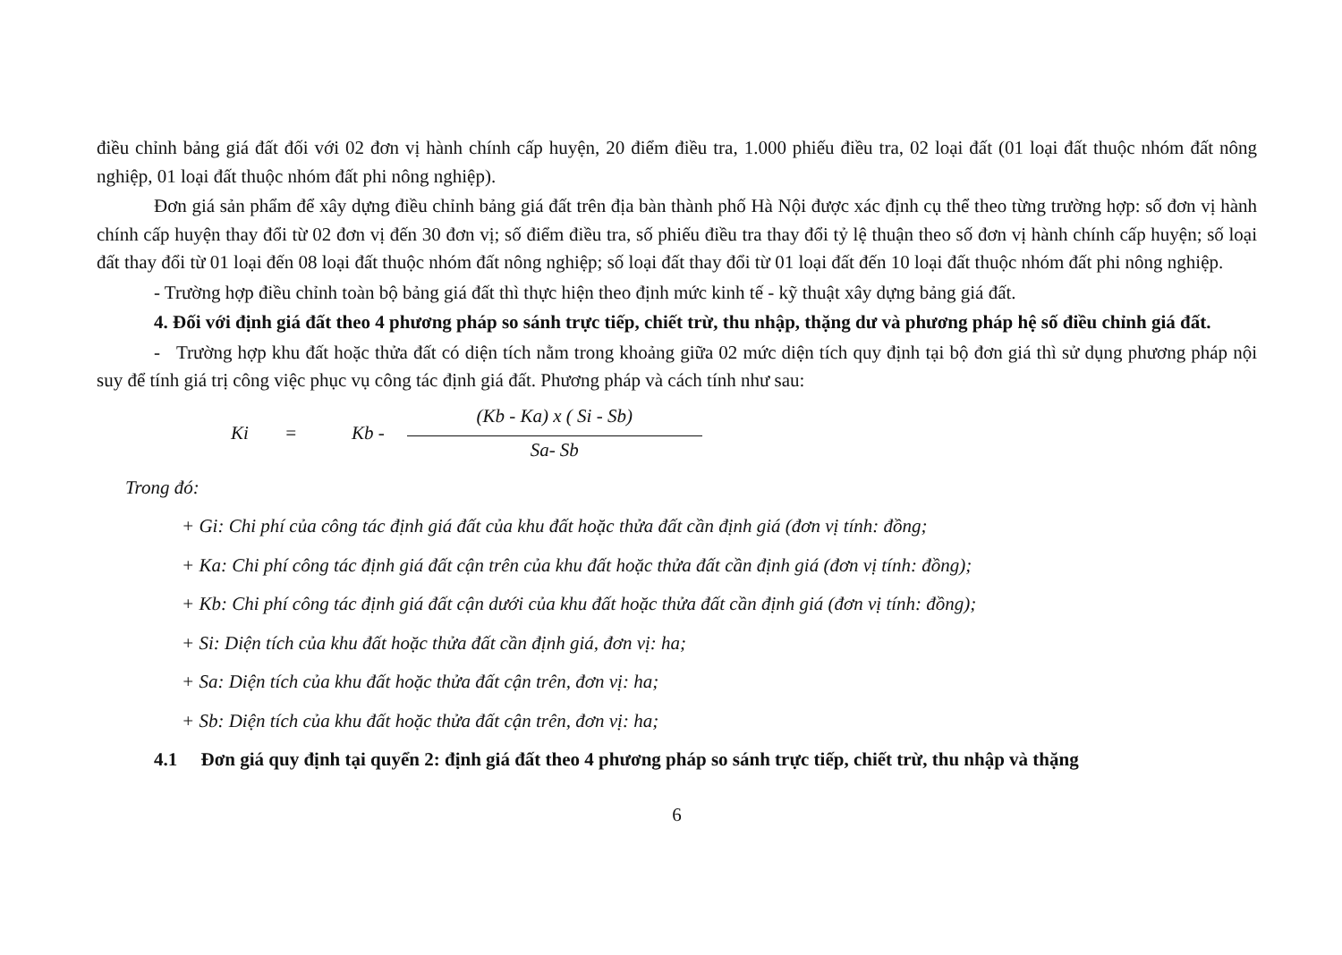điều chỉnh bảng giá đất đối với 02 đơn vị hành chính cấp huyện, 20 điểm điều tra, 1.000 phiếu điều tra, 02 loại đất (01 loại đất thuộc nhóm đất nông nghiệp, 01 loại đất thuộc nhóm đất phi nông nghiệp).
Đơn giá sản phẩm để xây dựng điều chỉnh bảng giá đất trên địa bàn thành phố Hà Nội được xác định cụ thể theo từng trường hợp: số đơn vị hành chính cấp huyện thay đổi từ 02 đơn vị đến 30 đơn vị; số điểm điều tra, số phiếu điều tra thay đổi tỷ lệ thuận theo số đơn vị hành chính cấp huyện; số loại đất thay đổi từ 01 loại đến 08 loại đất thuộc nhóm đất nông nghiệp; số loại đất thay đổi từ 01 loại đất đến 10 loại đất thuộc nhóm đất phi nông nghiệp.
- Trường hợp điều chỉnh toàn bộ bảng giá đất thì thực hiện theo định mức kinh tế - kỹ thuật xây dựng bảng giá đất.
4. Đối với định giá đất theo 4 phương pháp so sánh trực tiếp, chiết trừ, thu nhập, thặng dư và phương pháp hệ số điều chỉnh giá đất.
- Trường hợp khu đất hoặc thửa đất có diện tích nằm trong khoảng giữa 02 mức diện tích quy định tại bộ đơn giá thì sử dụng phương pháp nội suy để tính giá trị công việc phục vụ công tác định giá đất. Phương pháp và cách tính như sau:
Ki = Kb -
(Kb - Ka) x ( Si - Sb)
Sa- Sb
Trong đó:
+ Gi: Chi phí của công tác định giá đất của khu đất hoặc thửa đất cần định giá (đơn vị tính: đồng;
+ Ka: Chi phí công tác định giá đất cận trên của khu đất hoặc thửa đất cần định giá (đơn vị tính: đồng);
+ Kb: Chi phí công tác định giá đất cận dưới của khu đất hoặc thửa đất cần định giá (đơn vị tính: đồng);
+ Si: Diện tích của khu đất hoặc thửa đất cần định giá, đơn vị: ha;
+ Sa: Diện tích của khu đất hoặc thửa đất cận trên, đơn vị: ha;
+ Sb: Diện tích của khu đất hoặc thửa đất cận trên, đơn vị: ha;
4.1 Đơn giá quy định tại quyển 2: định giá đất theo 4 phương pháp so sánh trực tiếp, chiết trừ, thu nhập và thặng
6